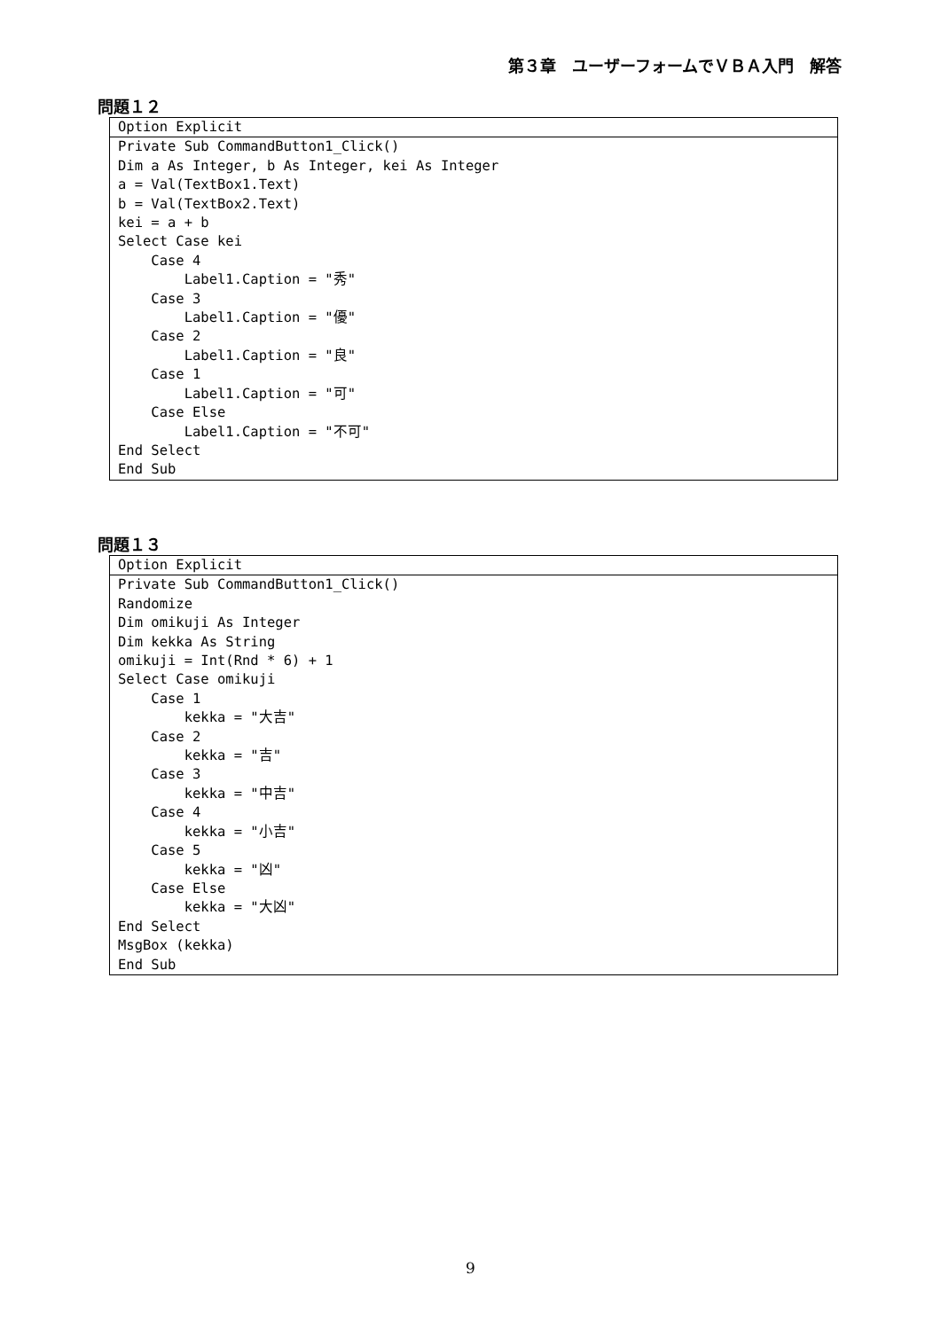第３章　ユーザーフォームでＶＢＡ入門　解答
問題１２
Option Explicit
Private Sub CommandButton1_Click()
Dim a As Integer, b As Integer, kei As Integer
a = Val(TextBox1.Text)
b = Val(TextBox2.Text)
kei = a + b
Select Case kei
    Case 4
        Label1.Caption = "秀"
    Case 3
        Label1.Caption = "優"
    Case 2
        Label1.Caption = "良"
    Case 1
        Label1.Caption = "可"
    Case Else
        Label1.Caption = "不可"
End Select
End Sub
問題１３
Option Explicit
Private Sub CommandButton1_Click()
Randomize
Dim omikuji As Integer
Dim kekka As String
omikuji = Int(Rnd * 6) + 1
Select Case omikuji
    Case 1
        kekka = "大吉"
    Case 2
        kekka = "吉"
    Case 3
        kekka = "中吉"
    Case 4
        kekka = "小吉"
    Case 5
        kekka = "凶"
    Case Else
        kekka = "大凶"
End Select
MsgBox (kekka)
End Sub
9